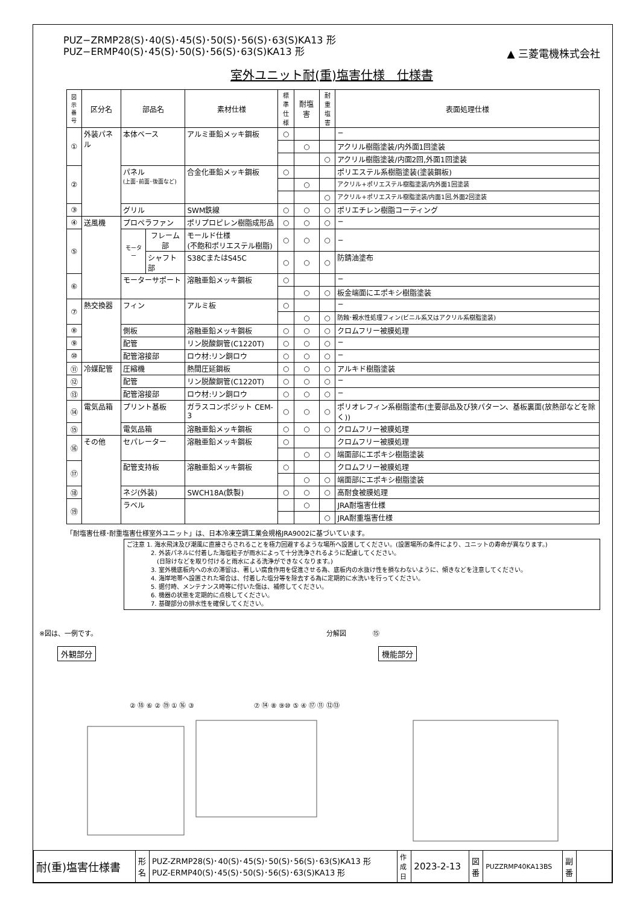▲ 三菱電機株式会社
PUZ−ZRMP28(S)･40(S)･45(S)･50(S)･56(S)･63(S)KA13 形
PUZ−ERMP40(S)･45(S)･50(S)･56(S)･63(S)KA13 形
室外ユニット耐(重)塩害仕様　仕様書
| 図示 番号 | 区分名 | 部品名 | | 素材仕様 | 標準 仕様 | 耐塩害 | 耐重 塩害 | 表面処理仕様 |
| --- | --- | --- | --- | --- | --- | --- | --- | --- |
| ① | 外装パネル | 本体ベース | | アルミ亜鉛メッキ鋼板 | ○ | | | − |
| | | | | | | ○ | | アクリル樹脂塗装/内外面1回塗装 |
| | | | | | | | ○ | アクリル樹脂塗装/内面2回,外面1回塗装 |
| ② | | パネル (上面･前面･後面など) | | 合金化亜鉛メッキ鋼板 | ○ | | | ポリエステル系樹脂塗装(塗装鋼板) |
| | | | | | | ○ | | アクリル+ポリエステル樹脂塗装/内外面1回塗装 |
| | | | | | | | ○ | アクリル+ポリエステル樹脂塗装/内面1回,外面2回塗装 |
| ③ | | グリル | | SWM鉄線 | ○ | ○ | ○ | ポリエチレン樹脂コーティング |
| ④ | 送風機 | プロペラファン | | ポリプロピレン樹脂成形品 | ○ | ○ | ○ | − |
| ⑤ | | モーター | フレーム部 | モールド仕様 (不飽和ポリエステル樹脂) | ○ | ○ | ○ | − |
| | | | シャフト部 | S38CまたはS45C | ○ | ○ | ○ | 防錆油塗布 |
| ⑥ | | モーターサポート | | 溶融亜鉛メッキ鋼板 | ○ | | | − |
| | | | | | | ○ | ○ | 板金端面にエポキシ樹脂塗装 |
| ⑦ | 熱交換器 | フィン | | アルミ板 | ○ | | | − |
| | | | | | | ○ | ○ | 防蝕･親水性処理フィン(ビニル系又はアクリル系樹脂塗装) |
| ⑧ | | 側板 | | 溶融亜鉛メッキ鋼板 | ○ | ○ | ○ | クロムフリー被膜処理 |
| ⑨ | | 配管 | | リン脱酸銅管(C1220T) | ○ | ○ | ○ | − |
| ⑩ | | 配管溶接部 | | ロウ材:リン銅ロウ | ○ | ○ | ○ | − |
| ⑪ | 冷媒配管 | 圧縮機 | | 熱間圧延鋼板 | ○ | ○ | ○ | アルキド樹脂塗装 |
| ⑫ | | 配管 | | リン脱酸銅管(C1220T) | ○ | ○ | ○ | − |
| ⑬ | | 配管溶接部 | | ロウ材:リン銅ロウ | ○ | ○ | ○ | − |
| ⑭ | 電気品箱 | プリント基板 | | ガラスコンポジット CEM-3 | ○ | ○ | ○ | ポリオレフィン系樹脂塗布(主要部品及び狭パターン、基板裏面(放熱部などを除く)) |
| ⑮ | | 電気品箱 | | 溶融亜鉛メッキ鋼板 | ○ | ○ | ○ | クロムフリー被膜処理 |
| ⑯ | その他 | セパレーター | | 溶融亜鉛メッキ鋼板 | ○ | | | クロムフリー被膜処理 |
| | | | | | | ○ | ○ | 端面部にエポキシ樹脂塗装 |
| ⑰ | | 配管支持板 | | 溶融亜鉛メッキ鋼板 | ○ | | | クロムフリー被膜処理 |
| | | | | | | ○ | ○ | 端面部にエポキシ樹脂塗装 |
| ⑱ | | ネジ(外装) | | SWCH18A(鉄製) | ○ | ○ | ○ | 高耐食被膜処理 |
| ⑲ | | ラベル | | | | ○ | | JRA耐塩害仕様 |
| | | | | | | | ○ | JRA耐重塩害仕様 |
「耐塩害仕様･耐重塩害仕様室外ユニット」は、日本冷凍空調工業会規格JRA9002に基づいています。
ご注意 1. 海水飛沫及び潮風に直接さらされることを極力回避するような場所へ設置してください。(設置場所の条件により、ユニットの寿命が異なります。)
　　　　2. 外装パネルに付着した海塩粒子が雨水によって十分洗浄されるように配慮してください。
　　　　　(日除けなどを取り付けると雨水による洗浄ができなくなります。)
　　　　3. 室外機底板内への水の滞留は、著しい腐食作用を促進させる為、底板内の水抜け性を損なわないように、傾きなどを注意してください。
　　　　4. 海岸地帯へ設置された場合は、付着した塩分等を除去する為に定期的に水洗いを行ってください。
　　　　5. 据付時、メンテナンス時等に付いた傷は、補修してください。
　　　　6. 機器の状態を定期的に点検してください。
　　　　7. 基礎部分の排水性を確保してください。
※図は、一例です。　　　　　　　　　　　　　　　　　　　　　　　　　　　　　　　　　　　分解図　　　　⑮
外観部分 機能部分
② ⑱ ⑥ ② ⑲ ① ⑯ ③　　　　　　　　　⑦ ⑭ ⑧ ⑨⑩ ⑤ ④ ⑰ ⑪ ⑫⑬
| 耐(重)塩害仕様書 | 形 名 | PUZ-ZRMP28(S)･40(S)･45(S)･50(S)･56(S)･63(S)KA13 形 PUZ-ERMP40(S)･45(S)･50(S)･56(S)･63(S)KA13 形 | 作成日 | 2023-2-13 | 図 番 | PUZZRMP40KA13BS | 副 番 | |